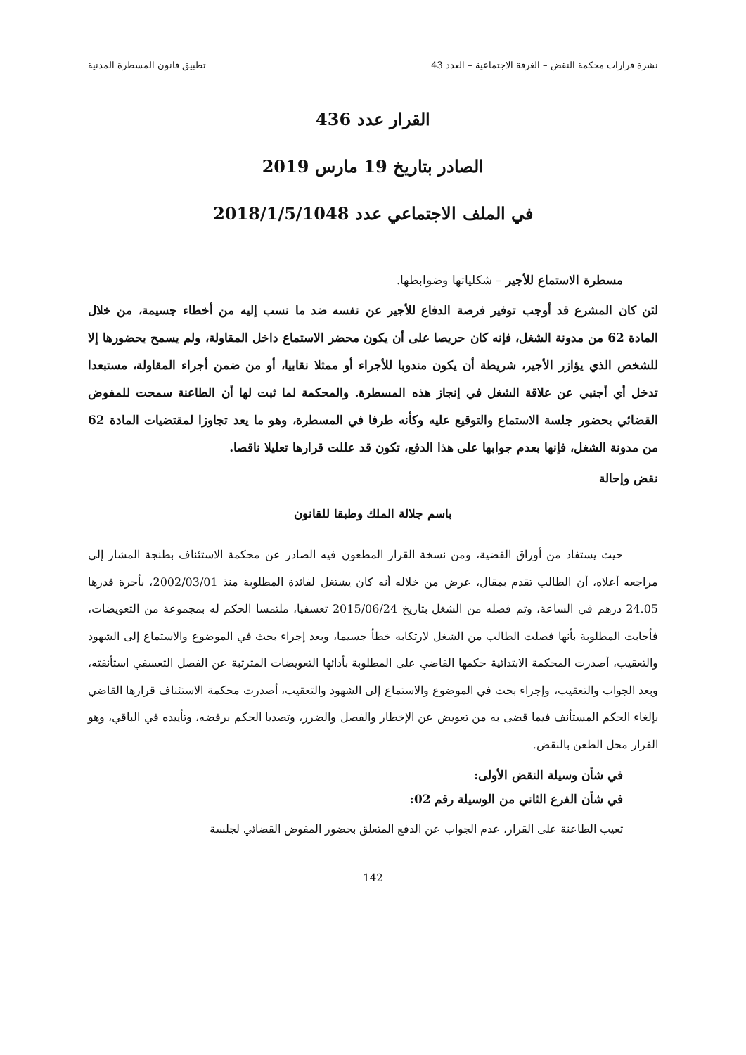نشرة قرارات محكمة النقض – الغرفة الاجتماعية – العدد 43 تطبيق قانون المسطرة المدنية
القرار عدد 436
الصادر بتاريخ 19 مارس 2019
في الملف الاجتماعي عدد 2018/1/5/1048
مسطرة الاستماع للأجير – شكلياتها وضوابطها.
لئن كان المشرع قد أوجب توفير فرصة الدفاع للأجير عن نفسه ضد ما نسب إليه من أخطاء جسيمة، من خلال المادة 62 من مدونة الشغل، فإنه كان حريصا على أن يكون محضر الاستماع داخل المقاولة، ولم يسمح بحضورها إلا للشخص الذي يؤازر الأجير، شريطة أن يكون مندوبا للأجراء أو ممثلا نقابيا، أو من ضمن أجراء المقاولة، مستبعدا تدخل أي أجنبي عن علاقة الشغل في إنجاز هذه المسطرة. والمحكمة لما ثبت لها أن الطاعنة سمحت للمفوض القضائي بحضور جلسة الاستماع والتوقيع عليه وكأنه طرفا في المسطرة، وهو ما يعد تجاوزا لمقتضيات المادة 62 من مدونة الشغل، فإنها بعدم جوابها على هذا الدفع، تكون قد عللت قرارها تعليلا ناقصا.
نقض وإحالة
باسم جلالة الملك وطبقا للقانون
حيث يستفاد من أوراق القضية، ومن نسخة القرار المطعون فيه الصادر عن محكمة الاستئناف بطنجة المشار إلى مراجعه أعلاه، أن الطالب تقدم بمقال، عرض من خلاله أنه كان يشتغل لفائدة المطلوبة منذ 2002/03/01، بأجرة قدرها 24.05 درهم في الساعة، وتم فصله من الشغل بتاريخ 2015/06/24 تعسفيا، ملتمسا الحكم له بمجموعة من التعويضات، فأجابت المطلوبة بأنها فصلت الطالب من الشغل لارتكابه خطأ جسيما، وبعد إجراء بحث في الموضوع والاستماع إلى الشهود والتعقيب، أصدرت المحكمة الابتدائية حكمها القاضي على المطلوبة بأدائها التعويضات المترتبة عن الفصل التعسفي استأنفته، وبعد الجواب والتعقيب، وإجراء بحث في الموضوع والاستماع إلى الشهود والتعقيب، أصدرت محكمة الاستئناف قرارها القاضي بإلغاء الحكم المستأنف فيما قضى به من تعويض عن الإخطار والفصل والضرر، وتصديا الحكم برفضه، وتأييده في الباقي، وهو القرار محل الطعن بالنقض.
في شأن وسيلة النقض الأولى:
في شأن الفرع الثاني من الوسيلة رقم 02:
تعيب الطاعنة على القرار، عدم الجواب عن الدفع المتعلق بحضور المفوض القضائي لجلسة
142